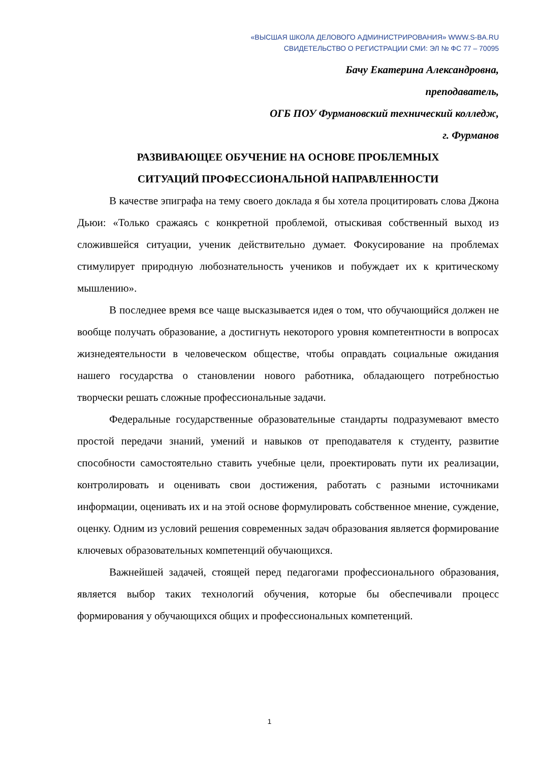«ВЫСШАЯ ШКОЛА ДЕЛОВОГО АДМИНИСТРИРОВАНИЯ» WWW.S-BA.RU
СВИДЕТЕЛЬСТВО О РЕГИСТРАЦИИ СМИ: ЭЛ № ФС 77 – 70095
Бачу Екатерина Александровна,
преподаватель,
ОГБ ПОУ Фурмановский технический колледж,
г. Фурманов
РАЗВИВАЮЩЕЕ ОБУЧЕНИЕ НА ОСНОВЕ ПРОБЛЕМНЫХ
СИТУАЦИЙ ПРОФЕССИОНАЛЬНОЙ НАПРАВЛЕННОСТИ
В качестве эпиграфа на тему своего доклада я бы хотела процитировать слова Джона Дьюи: «Только сражаясь с конкретной проблемой, отыскивая собственный выход из сложившейся ситуации, ученик действительно думает. Фокусирование на проблемах стимулирует природную любознательность учеников и побуждает их к критическому мышлению».
В последнее время все чаще высказывается идея о том, что обучающийся должен не вообще получать образование, а достигнуть некоторого уровня компетентности в вопросах жизнедеятельности в человеческом обществе, чтобы оправдать социальные ожидания нашего государства о становлении нового работника, обладающего потребностью творчески решать сложные профессиональные задачи.
Федеральные государственные образовательные стандарты подразумевают вместо простой передачи знаний, умений и навыков от преподавателя к студенту, развитие способности самостоятельно ставить учебные цели, проектировать пути их реализации, контролировать и оценивать свои достижения, работать с разными источниками информации, оценивать их и на этой основе формулировать собственное мнение, суждение, оценку. Одним из условий решения современных задач образования является формирование ключевых образовательных компетенций обучающихся.
Важнейшей задачей, стоящей перед педагогами профессионального образования, является выбор таких технологий обучения, которые бы обеспечивали процесс формирования у обучающихся общих и профессиональных компетенций.
1